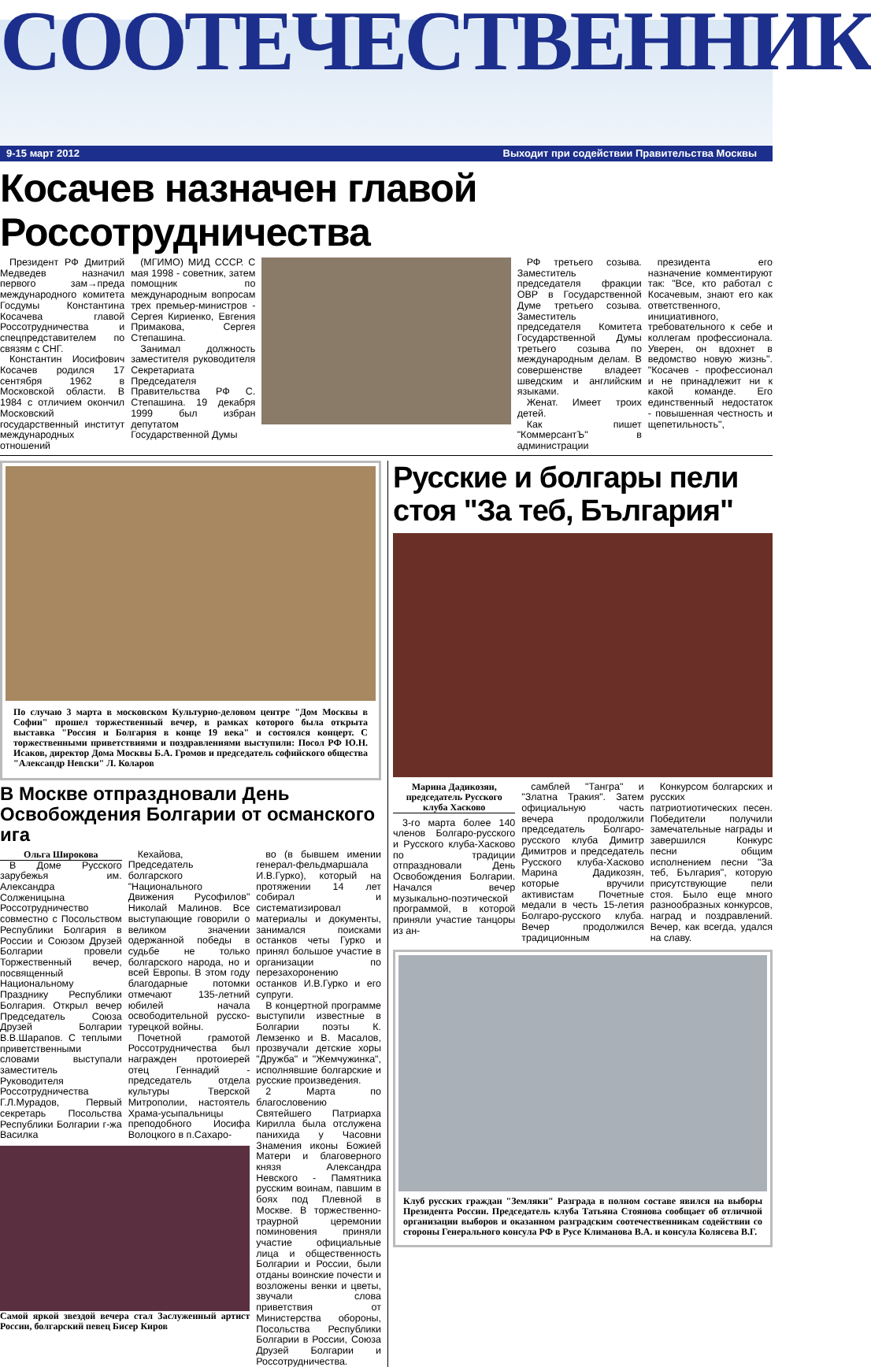СООТЕЧЕСТВЕННИК
9-15 март 2012 Выходит при содействии Правительства Москвы
Косачев назначен главой Россотрудничества
Президент РФ Дмитрий Медведев назначил первого зам→преда международного комитета Госдумы Константина Косачева главой Россотрудничества и спецпредставителем по связям с СНГ.
Константин Иосифович Косачев родился 17 сентября 1962 в Московской области. В 1984 с отличием окончил Московский государственный институт международных отношений
(МГИМО) МИД СССР. С мая 1998 - советник, затем помощник по международным вопросам трех премьер-министров - Сергея Кириенко, Евгения Примакова, Сергея Степашина.
Занимал должность заместителя руководителя Секретариата Председателя Правительства РФ С. Степашина. 19 декабря 1999 был избран депутатом Государственной Думы
РФ третьего созыва. Заместитель председателя фракции ОВР в Государственной Думе третьего созыва. Заместитель председателя Комитета Государственной Думы третьего созыва по международным делам. В совершенстве владеет шведским и английским языками.
Женат. Имеет троих детей.
Как пишет "КоммерсантЪ" в администрации
президента его назначение комментируют так: "Все, кто работал с Косачевым, знают его как ответственного, инициативного, требовательного к себе и коллегам профессионала. Уверен, он вдохнет в ведомство новую жизнь". "Косачев - профессионал и не принадлежит ни к какой команде. Его единственный недостаток - повышенная честность и щепетильность",
По случаю 3 марта в московском Культурно-деловом центре "Дом Москвы в Софии" прошел торжественный вечер, в рамках которого была открыта выставка "Россия и Болгария в конце 19 века" и состоялся концерт. С торжественными приветствиями и поздравлениями выступили: Посол РФ Ю.Н. Исаков, директор Дома Москвы Б.А. Громов и председатель софийского общества "Александр Невски" Л. Коларов
В Москве отпраздновали День Освобождения Болгарии от османского ига
Ольга Широкова
В Доме Русского зарубежья им. Александра Солженицына Россотрудничество совместно с Посольством Республики Болгария в России и Союзом Друзей Болгарии провели Торжественный вечер, посвященный Национальному Празднику Республики Болгария. Открыл вечер Председатель Союза Друзей Болгарии В.В.Шарапов. С теплыми приветственными словами выступали заместитель Руководителя Россотрудничества Г.Л.Мурадов, Первый секретарь Посольства Республики Болгарии г-жа Василка
Кехайова, Председатель болгарского "Национального Движения Русофилов" Николай Малинов. Все выступающие говорили о великом значении одержанной победы в судьбе не только болгарского народа, но и всей Европы. В этом году благодарные потомки отмечают 135-летний юбилей начала освободительной русско-турецкой войны.
Почетной грамотой Россотрудничества был награжден протоиерей отец Геннадий - председатель отдела культуры Тверской Митрополии, настоятель Храма-усыпальницы преподобного Иосифа Волоцкого в п.Сахаро-
Самой яркой звездой вечера стал Заслуженный артист России, болгарский певец Бисер Киров
во (в бывшем имении генерал-фельдмаршала И.В.Гурко), который на протяжении 14 лет собирал и систематизировал материалы и документы, занимался поисками останков четы Гурко и принял большое участие в организации по перезахоронению останков И.В.Гурко и его супруги.
В концертной программе выступили известные в Болгарии поэты К. Лемзенко и В. Масалов, прозвучали детские хоры "Дружба" и "Жемчужинка", исполнявшие болгарские и русские произведения.
2 Марта по благословению Святейшего Патриарха Кирилла была отслужена панихида у Часовни Знамения иконы Божией Матери и благоверного князя Александра Невского - Памятника русским воинам, павшим в боях под Плевной в Москве. В торжественно-траурной церемонии поминовения приняли участие официальные лица и общественность Болгарии и России, были отданы воинские почести и возложены венки и цветы, звучали слова приветствия от Министерства обороны, Посольства Республики Болгарии в России, Союза Друзей Болгарии и Россотрудничества.
Русские и болгары пели стоя "За теб, България"
Марина Дадикозян, председатель Русского клуба Хасково
3-го марта более 140 членов Болгаро-русского и Русского клуба-Хасково по традиции отпраздновали День Освобождения Болгарии. Начался вечер музыкально-поэтической программой, в которой приняли участие танцоры из ан-
самблей "Тангра" и "Златна Тракия". Затем официальную часть вечера продолжили председатель Болгаро-русского клуба Димитр Димитров и председатель Русского клуба-Хасково Марина Дадикозян, которые вручили активистам Почетные медали в честь 15-летия Болгаро-русского клуба. Вечер продолжился традиционным
Конкурсом болгарских и русских патриотиотических песен. Победители получили замечательные награды и завершился Конкурс песни общим исполнением песни "За теб, България", которую присутствующие пели стоя. Было еще много разнообразных конкурсов, наград и поздравлений. Вечер, как всегда, удался на славу.
Клуб русских граждан "Земляки" Разграда в полном составе явился на выборы Президента России. Председатель клуба Татьяна Стоянова сообщает об отличной организации выборов и оказанном разградским соотечественникам содействии со стороны Генерального консула РФ в Русе Климанова В.А. и консула Колясева В.Г.